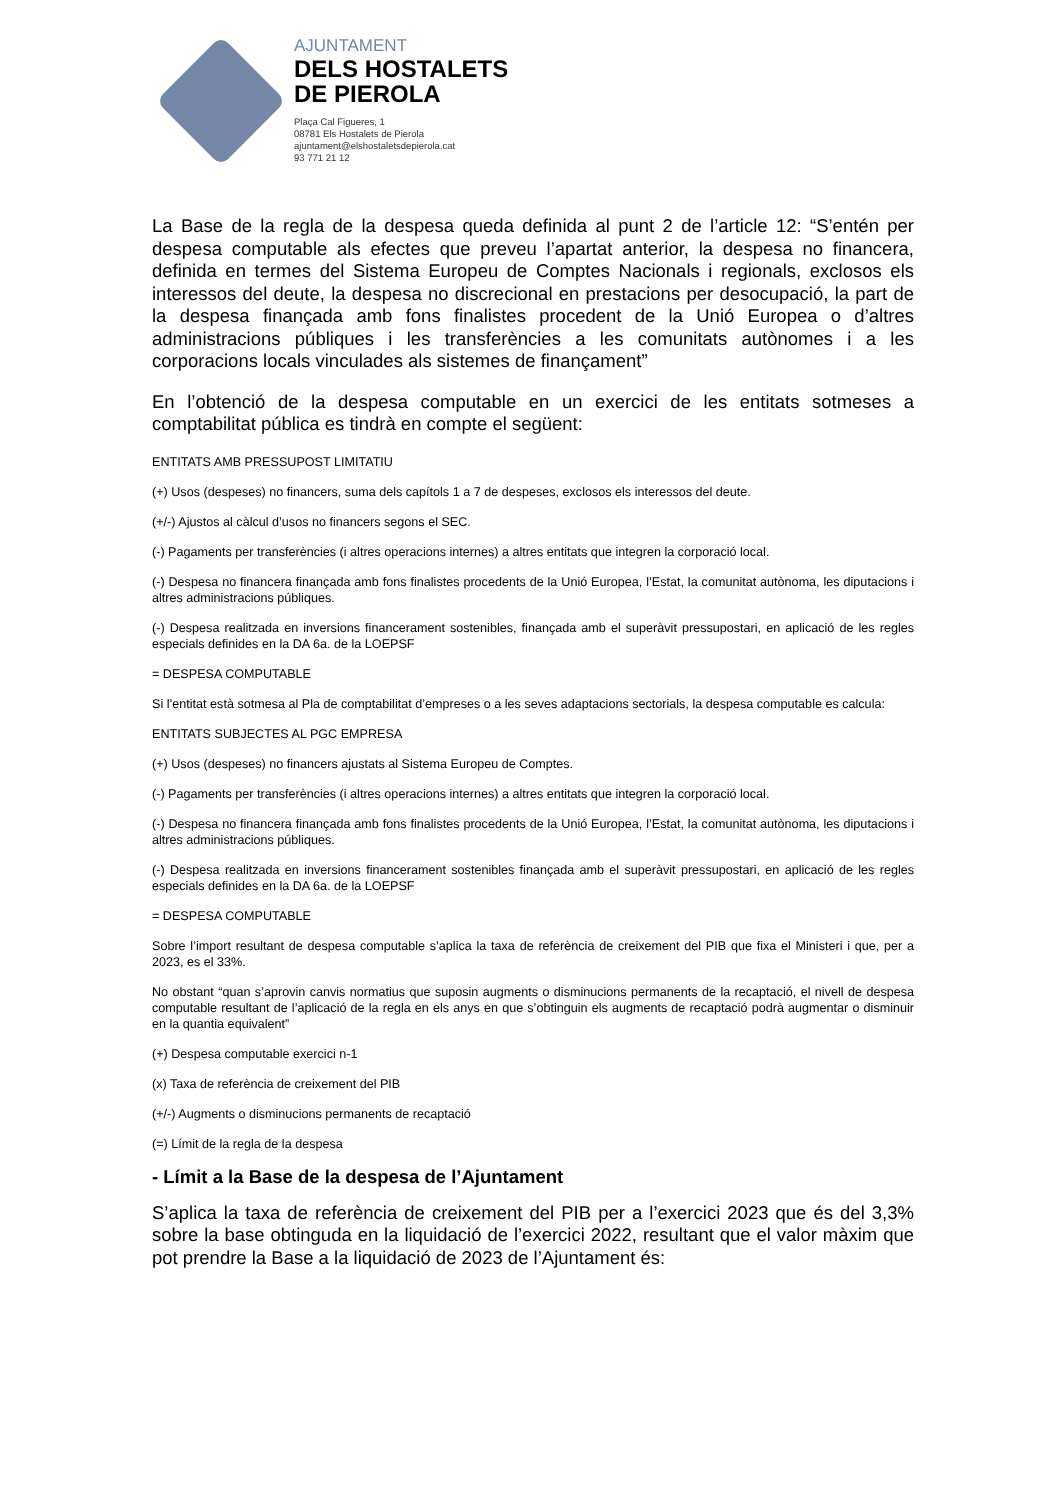AJUNTAMENT
DELS HOSTALETS
DE PIEROLA
Plaça Cal Figueres, 1
08781 Els Hostalets de Pierola
ajuntament@elshostaletsdepierola.cat
93 771 21 12
La Base de la regla de la despesa queda definida al punt 2 de l’article 12: “S’entén per despesa computable als efectes que preveu l’apartat anterior, la despesa no financera, definida en termes del Sistema Europeu de Comptes Nacionals i regionals, exclosos els interessos del deute, la despesa no discrecional en prestacions per desocupació, la part de la despesa finançada amb fons finalistes procedent de la Unió Europea o d’altres administracions públiques i les transferències a les comunitats autònomes i a les corporacions locals vinculades als sistemes de finançament”
En l’obtenció de la despesa computable en un exercici de les entitats sotmeses a comptabilitat pública es tindrà en compte el següent:
ENTITATS AMB PRESSUPOST LIMITATIU
(+) Usos (despeses) no financers, suma dels capítols 1 a 7 de despeses, exclosos els interessos del deute.
(+/-) Ajustos al càlcul d’usos no financers segons el SEC.
(-) Pagaments per transferències (i altres operacions internes) a altres entitats que integren la corporació local.
(-) Despesa no financera finançada amb fons finalistes procedents de la Unió Europea, l’Estat, la comunitat autònoma, les diputacions i altres administracions públiques.
(-) Despesa realitzada en inversions financerament sostenibles, finançada amb el superàvit pressupostari, en aplicació de les regles especials definides en la DA 6a. de la LOEPSF
= DESPESA COMPUTABLE
Si l’entitat està sotmesa al Pla de comptabilitat d’empreses o a les seves adaptacions sectorials, la despesa computable es calcula:
ENTITATS SUBJECTES AL PGC EMPRESA
(+) Usos (despeses) no financers ajustats al Sistema Europeu de Comptes.
(-) Pagaments per transferències (i altres operacions internes) a altres entitats que integren la corporació local.
(-) Despesa no financera finançada amb fons finalistes procedents de la Unió Europea, l’Estat, la comunitat autònoma, les diputacions i altres administracions públiques.
(-) Despesa realitzada en inversions financerament sostenibles finançada amb el superàvit pressupostari, en aplicació de les regles especials definides en la DA 6a. de la LOEPSF
= DESPESA COMPUTABLE
Sobre l’import resultant de despesa computable s’aplica la taxa de referència de creixement del PIB que fixa el Ministeri i que, per a 2023, es el 33%.
No obstant “quan s’aprovin canvis normatius que suposin augments o disminucions permanents de la recaptació, el nivell de despesa computable resultant de l’aplicació de la regla en els anys en que s’obtinguin els augments de recaptació podrà augmentar o disminuir en la quantia equivalent”
(+) Despesa computable exercici n-1
(x) Taxa de referència de creixement del PIB
(+/-) Augments o disminucions permanents de recaptació
(=) Límit de la regla de la despesa
- Límit a la Base de la despesa de l’Ajuntament
S’aplica la taxa de referència de creixement del PIB per a l’exercici 2023 que és del 3,3% sobre la base obtinguda en la liquidació de l’exercici 2022, resultant que el valor màxim que pot prendre la Base a la liquidació de 2023 de l’Ajuntament és: